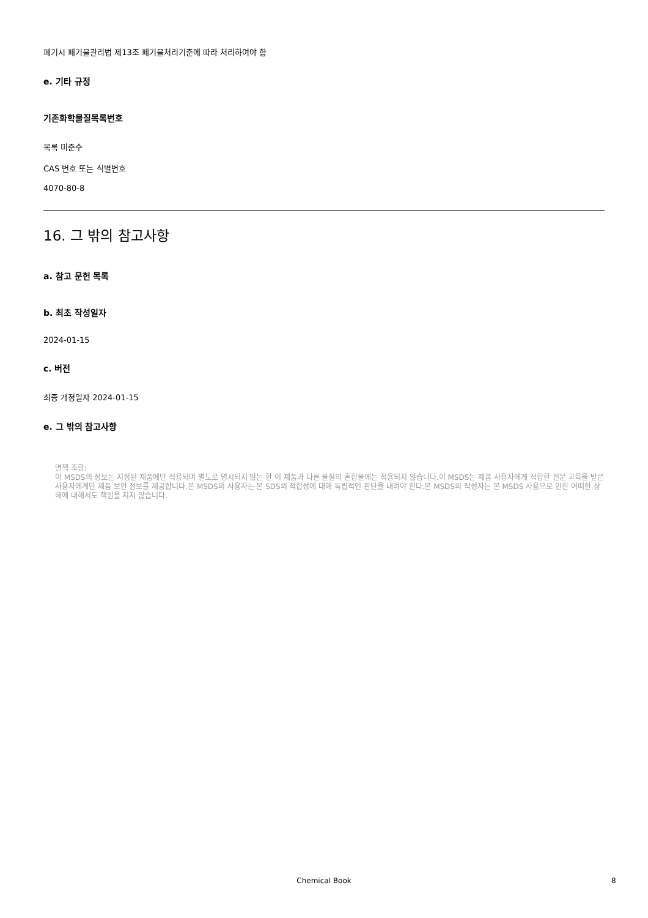폐기시 폐기물관리법 제13조 폐기물처리기준에 따라 처리하여야 함
e. 기타 규정
기존화학물질목록번호
목록 미준수
CAS 번호 또는 식별번호
4070-80-8
16. 그 밖의 참고사항
a. 참고 문헌 목록
b. 최초 작성일자
2024-01-15
c. 버전
최종 개정일자 2024-01-15
e. 그 밖의 참고사항
면책 조항:
이 MSDS의 정보는 지정된 제품에만 적용되며 별도로 명시되지 않는 한 이 제품과 다른 물질의 혼합물에는 적용되지 않습니다.이 MSDS는 제품 사용자에게 적합한 전문 교육을 받은 사용자에게만 제품 보안 정보를 제공합니다.본 MSDS의 사용자는 본 SDS의 적합성에 대해 독립적인 판단을 내려야 한다.본 MSDS의 작성자는 본 MSDS 사용으로 인한 어떠한 상해에 대해서도 책임을 지지 않습니다.
Chemical Book 8